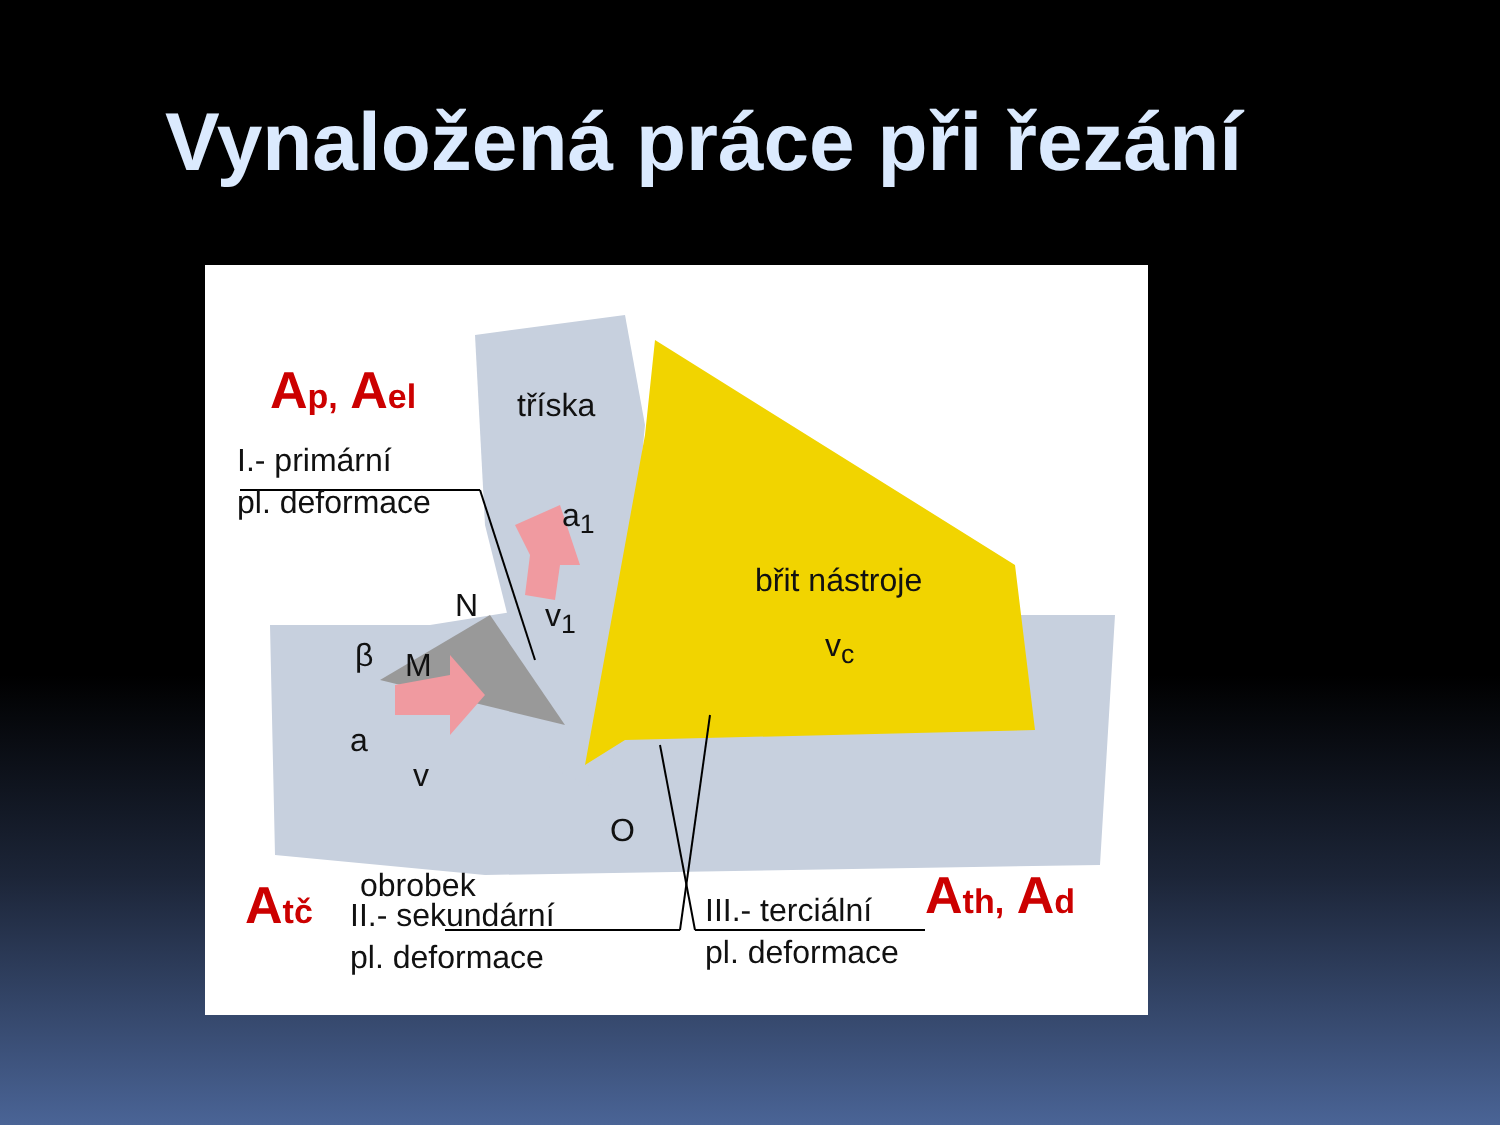Vynaložená práce při řezání
A<sub>p,</sub> A<sub>el</sub>
I.- primární
pl. deformace
tříska
a<sub>1</sub>
N v<sub>1</sub>
β M
břit nástroje
v<sub>c</sub>
a
v
O
obrobek
A<sub>tč</sub>
II.- sekundární
pl. deformace
III.- terciální
pl. deformace
A<sub>th,</sub> A<sub>d</sub>